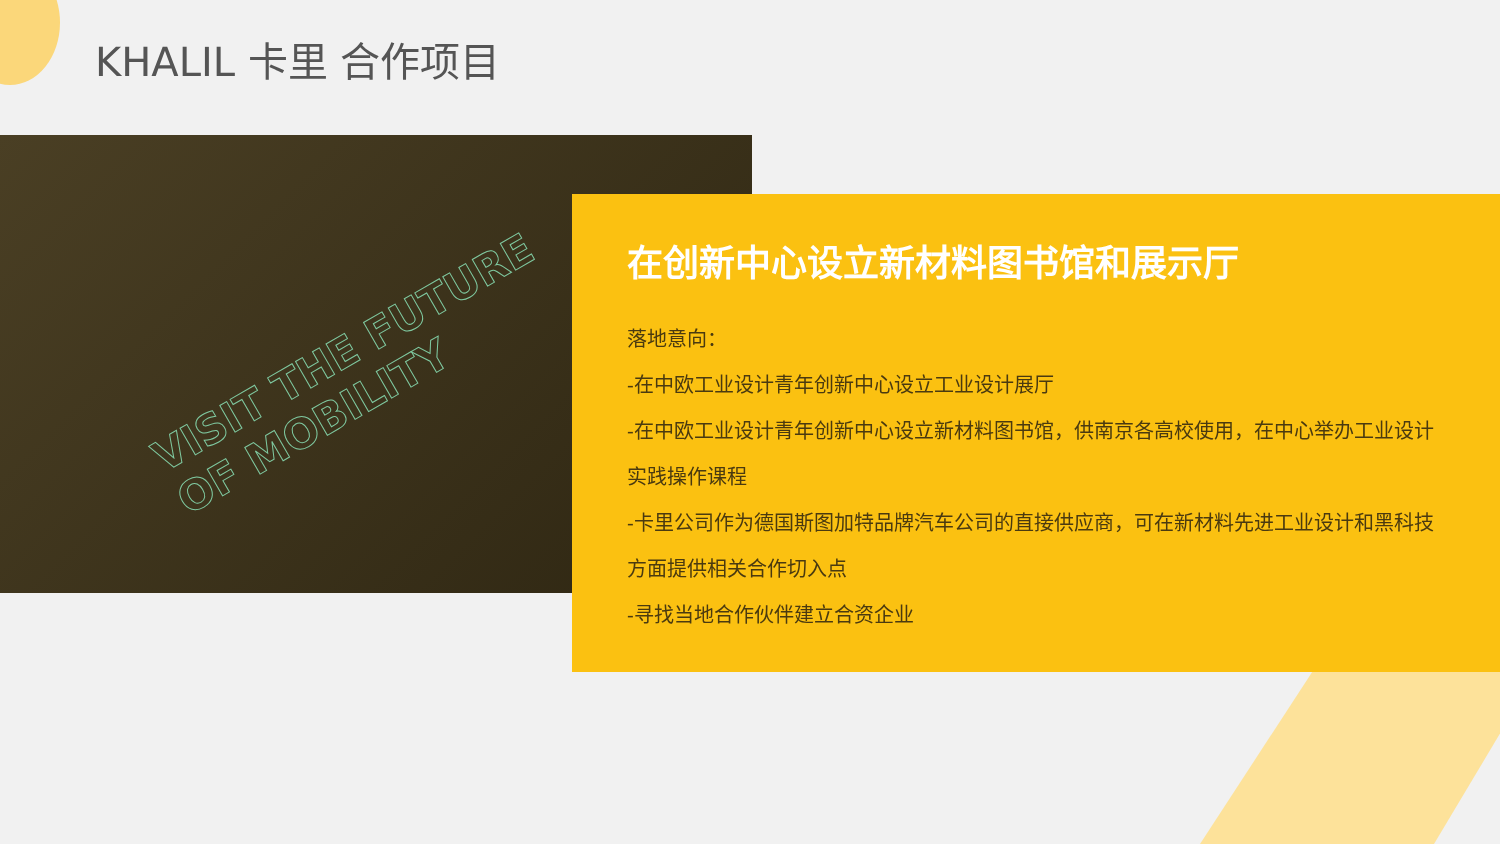KHALIL 卡里 合作项目
VISIT THE FUTURE
OF MOBILITY
在创新中心设立新材料图书馆和展示厅
落地意向：
-在中欧工业设计青年创新中心设立工业设计展厅
-在中欧工业设计青年创新中心设立新材料图书馆，供南京各高校使用，在中心举办工业设计实践操作课程
-卡里公司作为德国斯图加特品牌汽车公司的直接供应商，可在新材料先进工业设计和黑科技方面提供相关合作切入点
-寻找当地合作伙伴建立合资企业